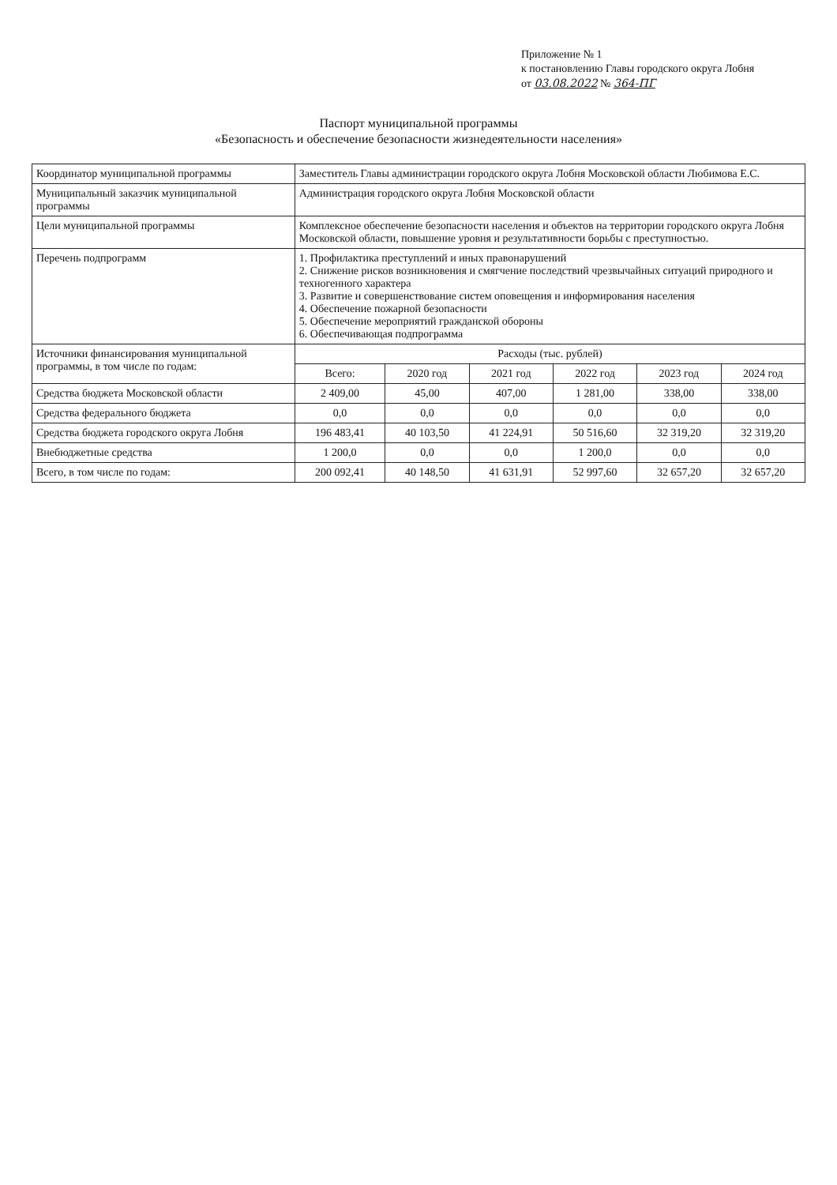Приложение № 1
к постановлению Главы городского округа Лобня
от 03.08.2022 № 364-ПГ
Паспорт муниципальной программы
«Безопасность и обеспечение безопасности жизнедеятельности населения»
| Координатор муниципальной программы | Заместитель Главы администрации городского округа Лобня Московской области Любимова Е.С. | | | | | |
| Муниципальный заказчик муниципальной программы | Администрация городского округа Лобня Московской области | | | | | |
| Цели муниципальной программы | Комплексное обеспечение безопасности населения и объектов на территории городского округа Лобня Московской области, повышение уровня и результативности борьбы с преступностью. | | | | | |
| Перечень подпрограмм | 1. Профилактика преступлений и иных правонарушений 2. Снижение рисков возникновения и смягчение последствий чрезвычайных ситуаций природного и техногенного характера 3. Развитие и совершенствование систем оповещения и информирования населения 4. Обеспечение пожарной безопасности 5. Обеспечение мероприятий гражданской обороны 6. Обеспечивающая подпрограмма | | | | | |
| Источники финансирования муниципальной программы, в том числе по годам: | Расходы (тыс. рублей) | | | | | |
| | Всего: | 2020 год | 2021 год | 2022 год | 2023 год | 2024 год |
| Средства бюджета Московской области | 2 409,00 | 45,00 | 407,00 | 1 281,00 | 338,00 | 338,00 |
| Средства федерального бюджета | 0,0 | 0,0 | 0,0 | 0,0 | 0,0 | 0,0 |
| Средства бюджета городского округа Лобня | 196 483,41 | 40 103,50 | 41 224,91 | 50 516,60 | 32 319,20 | 32 319,20 |
| Внебюджетные средства | 1 200,0 | 0,0 | 0,0 | 1 200,0 | 0,0 | 0,0 |
| Всего, в том числе по годам: | 200 092,41 | 40 148,50 | 41 631,91 | 52 997,60 | 32 657,20 | 32 657,20 |